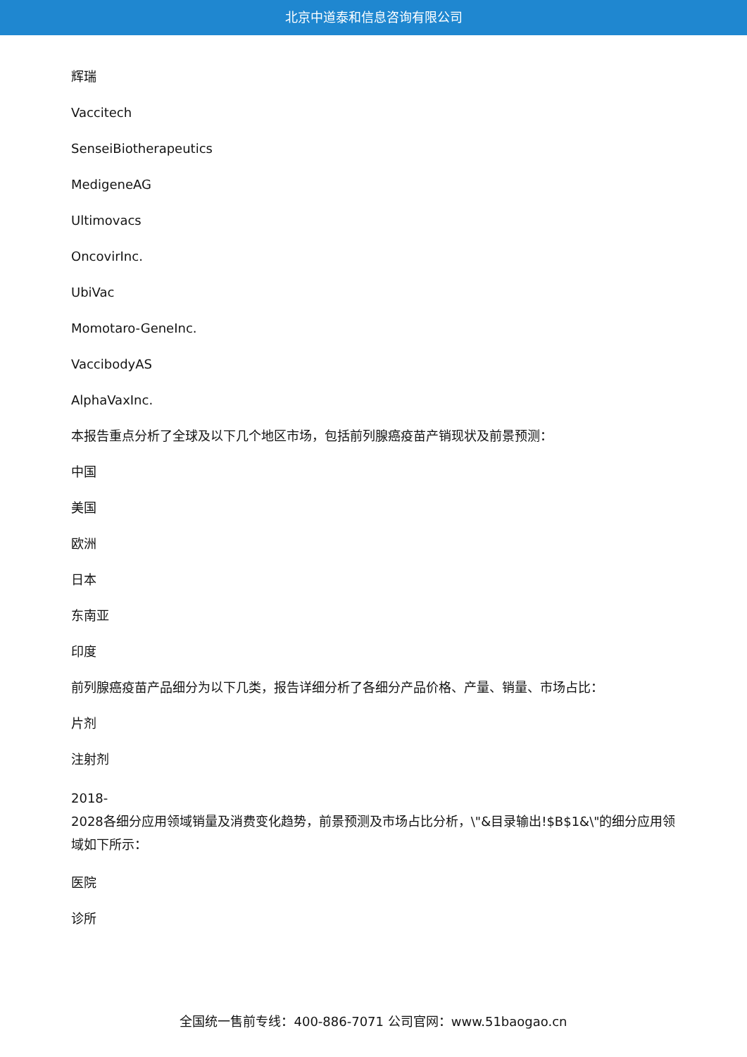北京中道泰和信息咨询有限公司
辉瑞
Vaccitech
SenseiBiotherapeutics
MedigeneAG
Ultimovacs
OncovirInc.
UbiVac
Momotaro-GeneInc.
VaccibodyAS
AlphaVaxInc.
本报告重点分析了全球及以下几个地区市场，包括前列腺癌疫苗产销现状及前景预测：
中国
美国
欧洲
日本
东南亚
印度
前列腺癌疫苗产品细分为以下几类，报告详细分析了各细分产品价格、产量、销量、市场占比：
片剂
注射剂
2018-
2028各细分应用领域销量及消费变化趋势，前景预测及市场占比分析，\"&目录输出!$B$1&\"的细分应用领域如下所示：
医院
诊所
全国统一售前专线：400-886-7071 公司官网：www.51baogao.cn